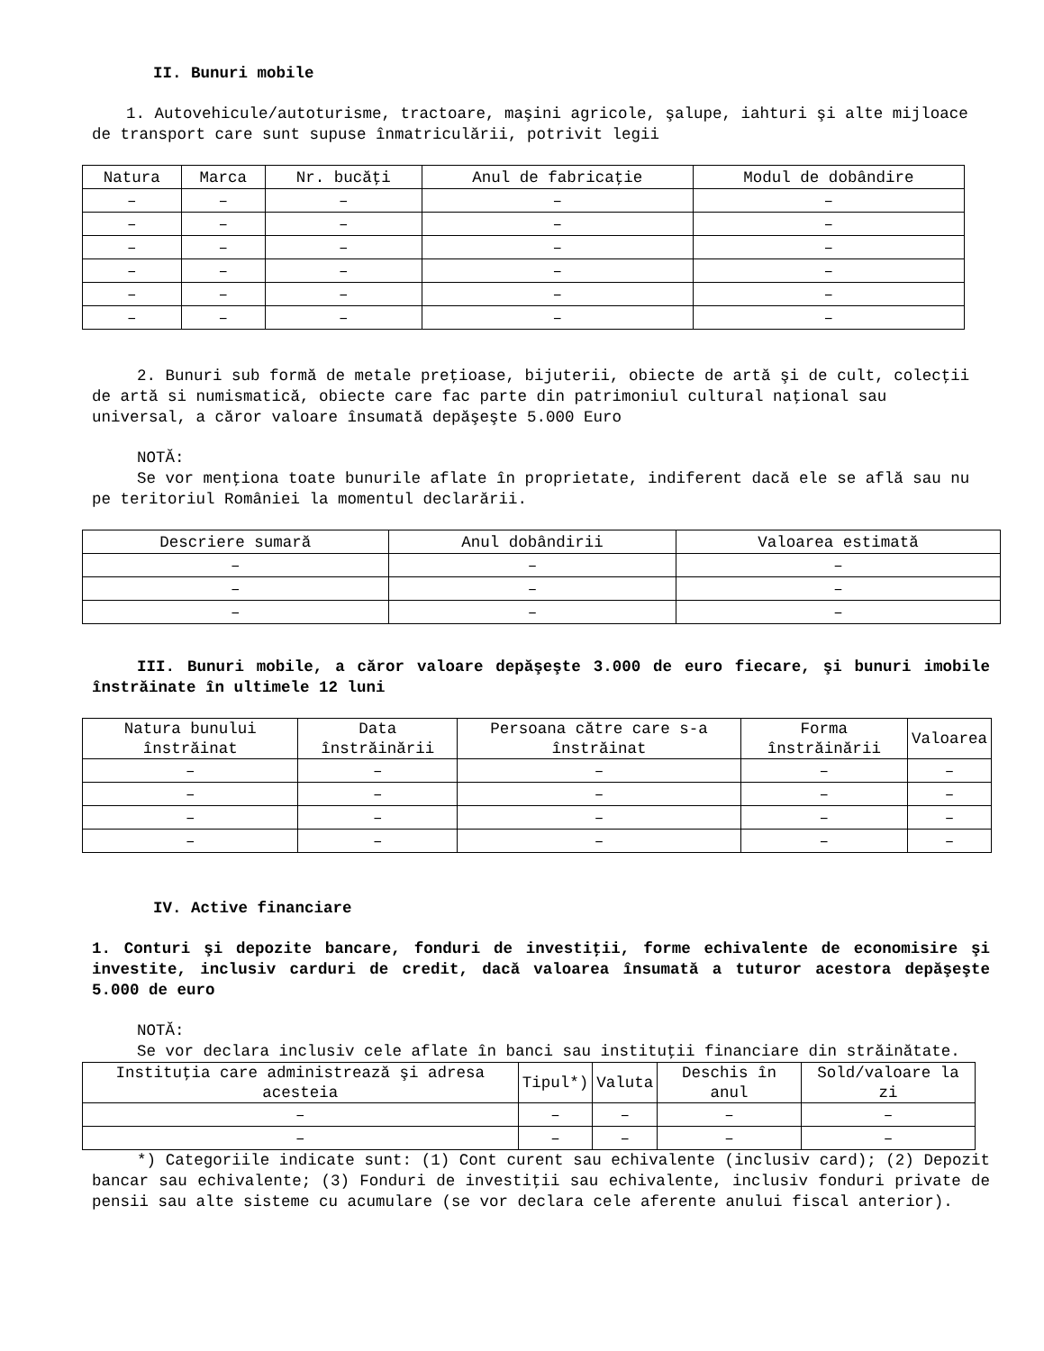II. Bunuri mobile
1. Autovehicule/autoturisme, tractoare, maşini agricole, şalupe, iahturi şi alte mijloace de transport care sunt supuse înmatriculării, potrivit legii
| Natura | Marca | Nr. bucăţi | Anul de fabricaţie | Modul de dobândire |
| --- | --- | --- | --- | --- |
| – | – | – | – | – |
| – | – | – | – | – |
| – | – | – | – | – |
| – | – | – | – | – |
| – | – | – | – | – |
| – | – | – | – | – |
2. Bunuri sub formă de metale preţioase, bijuterii, obiecte de artă şi de cult, colecţii de artă si numismatică, obiecte care fac parte din patrimoniul cultural naţional sau universal, a căror valoare însumată depăşeşte 5.000 Euro
NOTĂ:
Se vor menţiona toate bunurile aflate în proprietate, indiferent dacă ele se află sau nu pe teritoriul României la momentul declarării.
| Descriere sumară | Anul dobândirii | Valoarea estimată |
| --- | --- | --- |
| – | – | – |
| – | – | – |
| – | – | – |
III. Bunuri mobile, a căror valoare depăşeşte 3.000 de euro fiecare, şi bunuri imobile înstrăinate în ultimele 12 luni
| Natura bunului înstrăinat | Data înstrăinării | Persoana către care s-a înstrăinat | Forma înstrăinării | Valoarea |
| --- | --- | --- | --- | --- |
| – | – | – | – | – |
| – | – | – | – | – |
| – | – | – | – | – |
| – | – | – | – | – |
IV. Active financiare
1. Conturi şi depozite bancare, fonduri de investiţii, forme echivalente de economisire şi investite, inclusiv carduri de credit, dacă valoarea însumată a tuturor acestora depăşeşte 5.000 de euro
NOTĂ:
Se vor declara inclusiv cele aflate în banci sau instituţii financiare din străinătate.
| Instituţia care administrează şi adresa acesteia | Tipul*) | Valuta | Deschis în anul | Sold/valoare la zi |
| --- | --- | --- | --- | --- |
| – | – | – | – | – |
| – | – | – | – | – |
*) Categoriile indicate sunt: (1) Cont curent sau echivalente (inclusiv card); (2) Depozit bancar sau echivalente; (3) Fonduri de investiţii sau echivalente, inclusiv fonduri private de pensii sau alte sisteme cu acumulare (se vor declara cele aferente anului fiscal anterior).